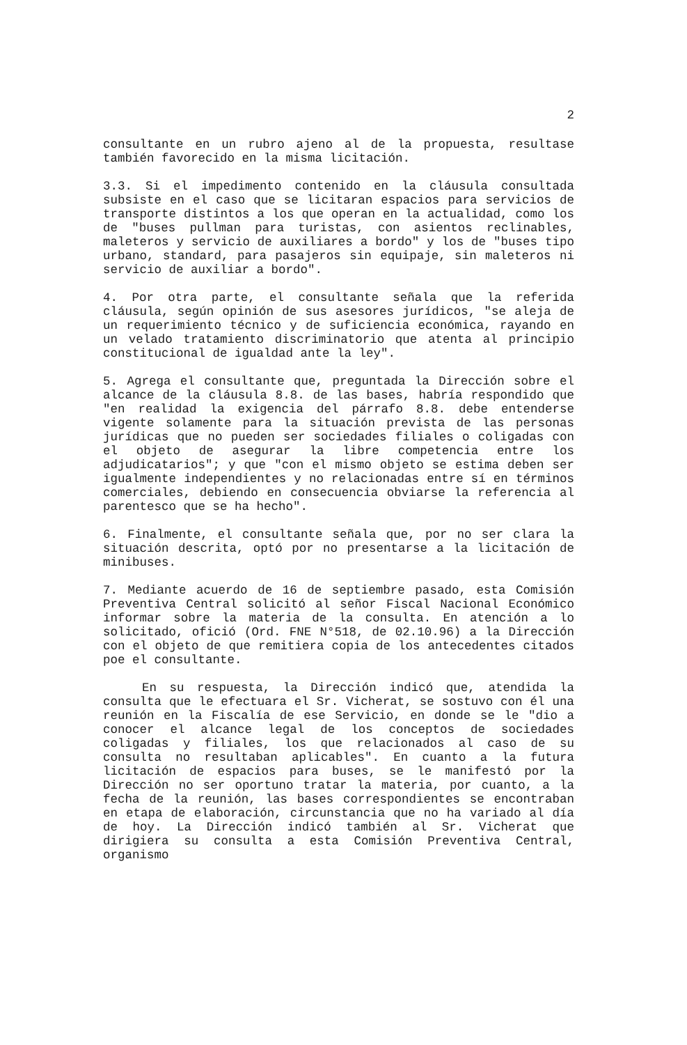2
consultante en un rubro ajeno al de la propuesta, resultase también favorecido en la misma licitación.
3.3. Si el impedimento contenido en la cláusula consultada subsiste en el caso que se licitaran espacios para servicios de transporte distintos a los que operan en la actualidad, como los de "buses pullman para turistas, con asientos reclinables, maleteros y servicio de auxiliares a bordo" y los de "buses tipo urbano, standard, para pasajeros sin equipaje, sin maleteros ni servicio de auxiliar a bordo".
4. Por otra parte, el consultante señala que la referida cláusula, según opinión de sus asesores jurídicos, "se aleja de un requerimiento técnico y de suficiencia económica, rayando en un velado tratamiento discriminatorio que atenta al principio constitucional de igualdad ante la ley".
5. Agrega el consultante que, preguntada la Dirección sobre el alcance de la cláusula 8.8. de las bases, habría respondido que "en realidad la exigencia del párrafo 8.8. debe entenderse vigente solamente para la situación prevista de las personas jurídicas que no pueden ser sociedades filiales o coligadas con el objeto de asegurar la libre competencia entre los adjudicatarios"; y que "con el mismo objeto se estima deben ser igualmente independientes y no relacionadas entre sí en términos comerciales, debiendo en consecuencia obviarse la referencia al parentesco que se ha hecho".
6. Finalmente, el consultante señala que, por no ser clara la situación descrita, optó por no presentarse a la licitación de minibuses.
7. Mediante acuerdo de 16 de septiembre pasado, esta Comisión Preventiva Central solicitó al señor Fiscal Nacional Económico informar sobre la materia de la consulta. En atención a lo solicitado, ofició (Ord. FNE N°518, de 02.10.96) a la Dirección con el objeto de que remitiera copia de los antecedentes citados poe el consultante.
En su respuesta, la Dirección indicó que, atendida la consulta que le efectuara el Sr. Vicherat, se sostuvo con él una reunión en la Fiscalía de ese Servicio, en donde se le "dio a conocer el alcance legal de los conceptos de sociedades coligadas y filiales, los que relacionados al caso de su consulta no resultaban aplicables". En cuanto a la futura licitación de espacios para buses, se le manifestó por la Dirección no ser oportuno tratar la materia, por cuanto, a la fecha de la reunión, las bases correspondientes se encontraban en etapa de elaboración, circunstancia que no ha variado al día de hoy. La Dirección indicó también al Sr. Vicherat que dirigiera su consulta a esta Comisión Preventiva Central, organismo